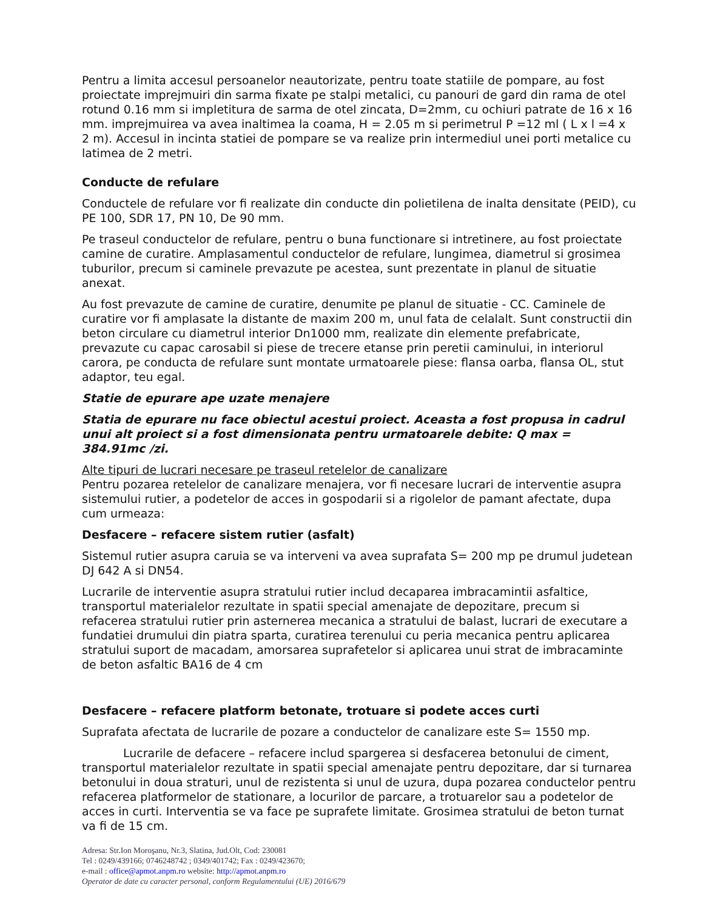Pentru a limita accesul persoanelor neautorizate, pentru toate statiile de pompare, au fost proiectate imprejmuiri din sarma fixate pe stalpi metalici, cu panouri de gard din rama de otel rotund 0.16 mm si impletitura de sarma de otel zincata, D=2mm, cu ochiuri patrate de 16 x 16 mm. imprejmuirea va avea inaltimea la coama, H = 2.05 m si perimetrul P =12 ml ( L x l =4 x 2 m). Accesul in incinta statiei de pompare se va realize prin intermediul unei porti metalice cu latimea de 2 metri.
Conducte de refulare
Conductele de refulare vor fi realizate din conducte din polietilena de inalta densitate (PEID), cu PE 100, SDR 17, PN 10, De 90 mm.
Pe traseul conductelor de refulare, pentru o buna functionare si intretinere, au fost proiectate camine de curatire. Amplasamentul conductelor de refulare, lungimea, diametrul si grosimea tuburilor, precum si caminele prevazute pe acestea, sunt prezentate in planul de situatie anexat.
Au fost prevazute de camine de curatire, denumite pe planul de situatie - CC. Caminele de curatire vor fi amplasate la distante de maxim 200 m, unul fata de celalalt. Sunt constructii din beton circulare cu diametrul interior Dn1000 mm, realizate din elemente prefabricate, prevazute cu capac carosabil si piese de trecere etanse prin peretii caminului, in interiorul carora, pe conducta de refulare sunt montate urmatoarele piese: flansa oarba, flansa OL, stut adaptor, teu egal.
Statie de epurare ape uzate menajere
Statia de epurare nu face obiectul acestui proiect. Aceasta a fost propusa in cadrul unui alt proiect si a fost dimensionata pentru urmatoarele debite: Q max = 384.91mc /zi.
Alte tipuri de lucrari necesare pe traseul retelelor de canalizare
Pentru pozarea retelelor de canalizare menajera, vor fi necesare lucrari de interventie asupra sistemului rutier, a podetelor de acces in gospodarii si a rigolelor de pamant afectate, dupa cum urmeaza:
Desfacere – refacere sistem rutier (asfalt)
Sistemul rutier asupra caruia se va interveni va avea suprafata S= 200 mp pe drumul judetean DJ 642 A si DN54.
Lucrarile de interventie asupra stratului rutier includ decaparea imbracamintii asfaltice, transportul materialelor rezultate in spatii special amenajate de depozitare, precum si refacerea stratului rutier prin asternerea mecanica a stratului de balast, lucrari de executare a fundatiei drumului din piatra sparta, curatirea terenului cu peria mecanica pentru aplicarea stratului suport de macadam, amorsarea suprafetelor si aplicarea unui strat de imbracaminte de beton asfaltic BA16 de 4 cm
Desfacere – refacere platform betonate, trotuare si podete acces curti
Suprafata afectata de lucrarile de pozare a conductelor de canalizare este S= 1550 mp.
Lucrarile de defacere – refacere includ spargerea si desfacerea betonului de ciment, transportul materialelor rezultate in spatii special amenajate pentru depozitare, dar si turnarea betonului in doua straturi, unul de rezistenta si unul de uzura, dupa pozarea conductelor pentru refacerea platformelor de stationare, a locurilor de parcare, a trotuarelor sau a podetelor de acces in curti. Interventia se va face pe suprafete limitate. Grosimea stratului de beton turnat va fi de 15 cm.
Adresa: Str.Ion Moroşanu, Nr.3, Slatina, Jud.Olt, Cod: 230081
Tel : 0249/439166; 0746248742 ; 0349/401742; Fax : 0249/423670;
e-mail : office@apmot.anpm.ro website: http://apmot.anpm.ro
Operator de date cu caracter personal, conform Regulamentului (UE) 2016/679